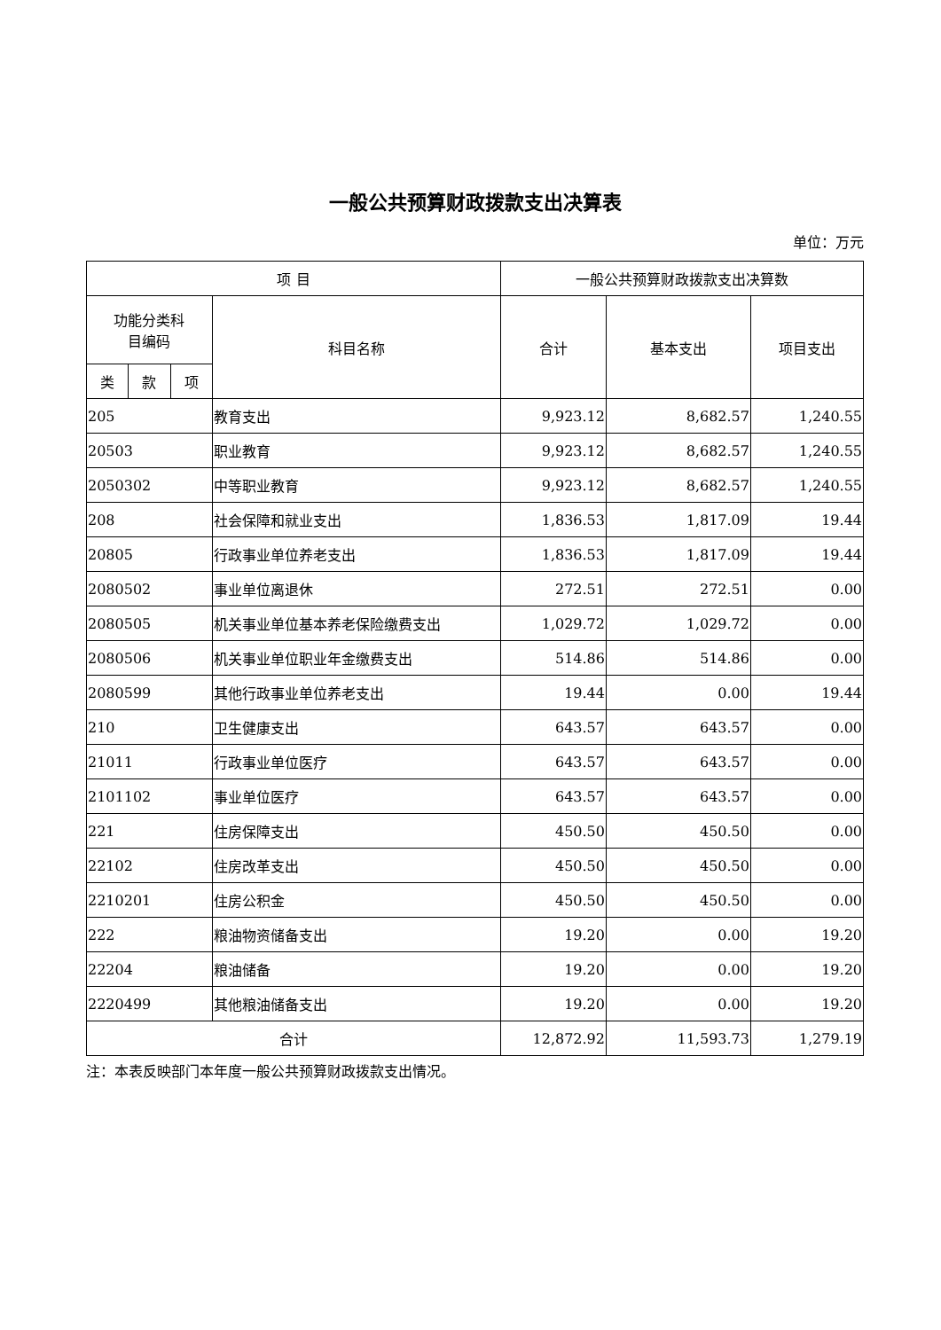一般公共预算财政拨款支出决算表
单位：万元
| 项 目 | | | | 一般公共预算财政拨款支出决算数 | | |
| --- | --- | --- | --- | --- | --- | --- |
| 功能分类科 目编码 | | | 科目名称 | 合计 | 基本支出 | 项目支出 |
| 类 | 款 | 项 | | | | |
| 205 | | | 教育支出 | 9,923.12 | 8,682.57 | 1,240.55 |
| 20503 | | | 职业教育 | 9,923.12 | 8,682.57 | 1,240.55 |
| 2050302 | | | 中等职业教育 | 9,923.12 | 8,682.57 | 1,240.55 |
| 208 | | | 社会保障和就业支出 | 1,836.53 | 1,817.09 | 19.44 |
| 20805 | | | 行政事业单位养老支出 | 1,836.53 | 1,817.09 | 19.44 |
| 2080502 | | | 事业单位离退休 | 272.51 | 272.51 | 0.00 |
| 2080505 | | | 机关事业单位基本养老保险缴费支出 | 1,029.72 | 1,029.72 | 0.00 |
| 2080506 | | | 机关事业单位职业年金缴费支出 | 514.86 | 514.86 | 0.00 |
| 2080599 | | | 其他行政事业单位养老支出 | 19.44 | 0.00 | 19.44 |
| 210 | | | 卫生健康支出 | 643.57 | 643.57 | 0.00 |
| 21011 | | | 行政事业单位医疗 | 643.57 | 643.57 | 0.00 |
| 2101102 | | | 事业单位医疗 | 643.57 | 643.57 | 0.00 |
| 221 | | | 住房保障支出 | 450.50 | 450.50 | 0.00 |
| 22102 | | | 住房改革支出 | 450.50 | 450.50 | 0.00 |
| 2210201 | | | 住房公积金 | 450.50 | 450.50 | 0.00 |
| 222 | | | 粮油物资储备支出 | 19.20 | 0.00 | 19.20 |
| 22204 | | | 粮油储备 | 19.20 | 0.00 | 19.20 |
| 2220499 | | | 其他粮油储备支出 | 19.20 | 0.00 | 19.20 |
| 合计 | | | | 12,872.92 | 11,593.73 | 1,279.19 |
注：本表反映部门本年度一般公共预算财政拨款支出情况。